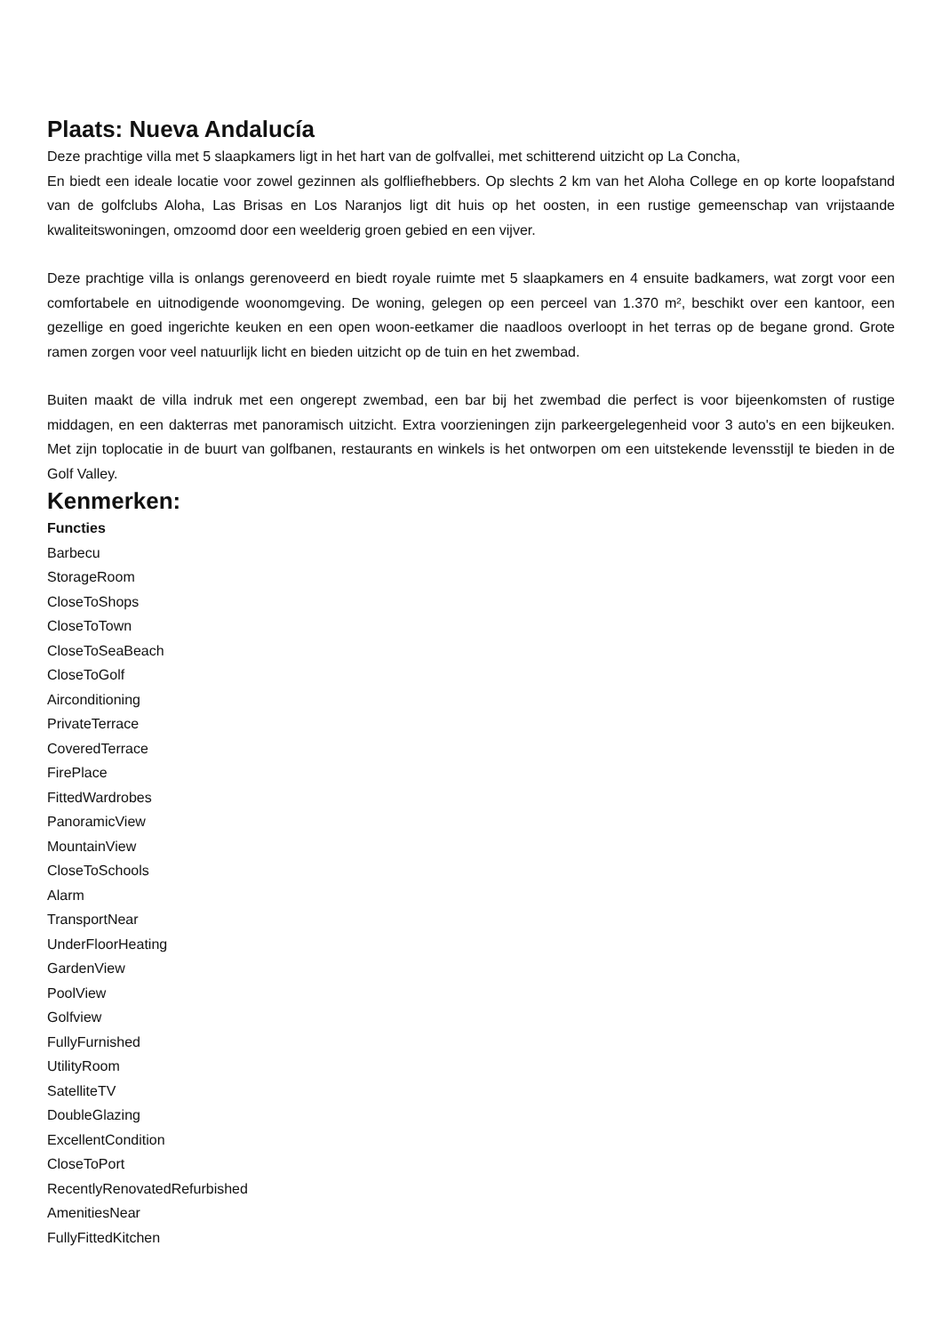Plaats: Nueva Andalucía
Deze prachtige villa met 5 slaapkamers ligt in het hart van de golfvallei, met schitterend uitzicht op La Concha,
En biedt een ideale locatie voor zowel gezinnen als golfliefhebbers. Op slechts 2 km van het Aloha College en op korte loopafstand van de golfclubs Aloha, Las Brisas en Los Naranjos ligt dit huis op het oosten, in een rustige gemeenschap van vrijstaande kwaliteitswoningen, omzoomd door een weelderig groen gebied en een vijver.
Deze prachtige villa is onlangs gerenoveerd en biedt royale ruimte met 5 slaapkamers en 4 ensuite badkamers, wat zorgt voor een comfortabele en uitnodigende woonomgeving. De woning, gelegen op een perceel van 1.370 m², beschikt over een kantoor, een gezellige en goed ingerichte keuken en een open woon-eetkamer die naadloos overloopt in het terras op de begane grond. Grote ramen zorgen voor veel natuurlijk licht en bieden uitzicht op de tuin en het zwembad.
Buiten maakt de villa indruk met een ongerept zwembad, een bar bij het zwembad die perfect is voor bijeenkomsten of rustige middagen, en een dakterras met panoramisch uitzicht. Extra voorzieningen zijn parkeergelegenheid voor 3 auto's en een bijkeuken. Met zijn toplocatie in de buurt van golfbanen, restaurants en winkels is het ontworpen om een uitstekende levensstijl te bieden in de Golf Valley.
Kenmerken:
Functies
Barbecu
StorageRoom
CloseToShops
CloseToTown
CloseToSeaBeach
CloseToGolf
Airconditioning
PrivateTerrace
CoveredTerrace
FirePlace
FittedWardrobes
PanoramicView
MountainView
CloseToSchools
Alarm
TransportNear
UnderFloorHeating
GardenView
PoolView
Golfview
FullyFurnished
UtilityRoom
SatelliteTV
DoubleGlazing
ExcellentCondition
CloseToPort
RecentlyRenovatedRefurbished
AmenitiesNear
FullyFittedKitchen